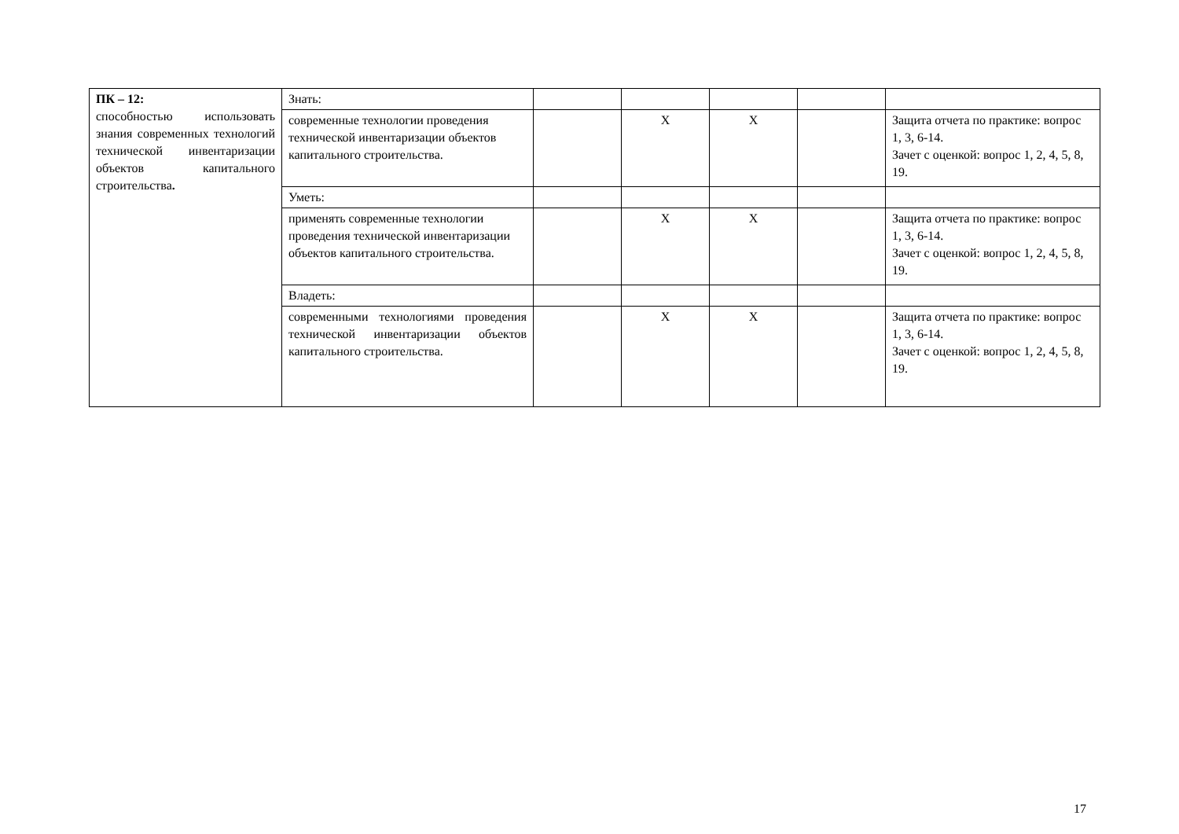| ПК – 12: способностью использовать знания современных технологий технической инвентаризации объектов капитального строительства . | Знать: | | | | | |
| | современные технологии проведения технической инвентаризации объектов капитального строительства. | | X | X | | Защита отчета по практике: вопрос 1, 3, 6-14. Зачет с оценкой: вопрос 1, 2, 4, 5, 8, 19. |
| | Уметь: | | | | | |
| | применять современные технологии проведения технической инвентаризации объектов капитального строительства. | | X | X | | Защита отчета по практике: вопрос 1, 3, 6-14. Зачет с оценкой: вопрос 1, 2, 4, 5, 8, 19. |
| | Владеть: | | | | | |
| | современными технологиями проведения технической инвентаризации объектов капитального строительства. | | X | X | | Защита отчета по практике: вопрос 1, 3, 6-14. Зачет с оценкой: вопрос 1, 2, 4, 5, 8, 19. |
17